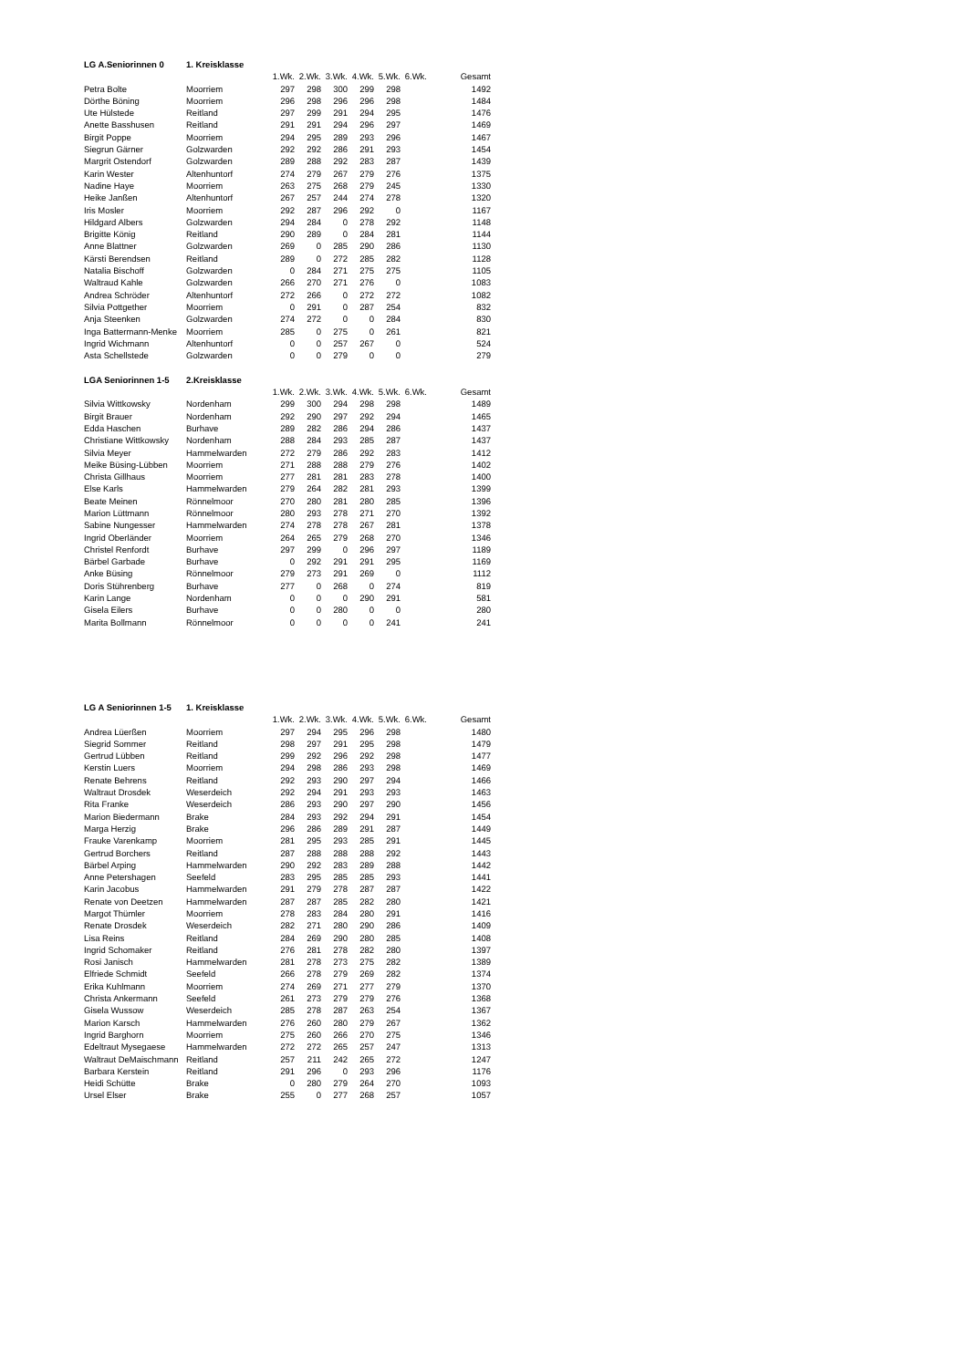| LG A.Seniorinnen 0 | 1. Kreisklasse | | | | | | | |
| | | 1.Wk. | 2.Wk. | 3.Wk. | 4.Wk. | 5.Wk. | 6.Wk. | Gesamt |
| Petra Bolte | Moorriem | 297 | 298 | 300 | 299 | 298 | | 1492 |
| Dörthe Böning | Moorriem | 296 | 298 | 296 | 296 | 298 | | 1484 |
| Ute Hülstede | Reitland | 297 | 299 | 291 | 294 | 295 | | 1476 |
| Anette Basshusen | Reitland | 291 | 291 | 294 | 296 | 297 | | 1469 |
| Birgit Poppe | Moorriem | 294 | 295 | 289 | 293 | 296 | | 1467 |
| Siegrun Gärner | Golzwarden | 292 | 292 | 286 | 291 | 293 | | 1454 |
| Margrit Ostendorf | Golzwarden | 289 | 288 | 292 | 283 | 287 | | 1439 |
| Karin Wester | Altenhuntorf | 274 | 279 | 267 | 279 | 276 | | 1375 |
| Nadine Haye | Moorriem | 263 | 275 | 268 | 279 | 245 | | 1330 |
| Heike Janßen | Altenhuntorf | 267 | 257 | 244 | 274 | 278 | | 1320 |
| Iris Mosler | Moorriem | 292 | 287 | 296 | 292 | 0 | | 1167 |
| Hildgard Albers | Golzwarden | 294 | 284 | 0 | 278 | 292 | | 1148 |
| Brigitte König | Reitland | 290 | 289 | 0 | 284 | 281 | | 1144 |
| Anne Blattner | Golzwarden | 269 | 0 | 285 | 290 | 286 | | 1130 |
| Kärsti Berendsen | Reitland | 289 | 0 | 272 | 285 | 282 | | 1128 |
| Natalia Bischoff | Golzwarden | 0 | 284 | 271 | 275 | 275 | | 1105 |
| Waltraud Kahle | Golzwarden | 266 | 270 | 271 | 276 | 0 | | 1083 |
| Andrea Schröder | Altenhuntorf | 272 | 266 | 0 | 272 | 272 | | 1082 |
| Silvia Pottgether | Moorriem | 0 | 291 | 0 | 287 | 254 | | 832 |
| Anja Steenken | Golzwarden | 274 | 272 | 0 | 0 | 284 | | 830 |
| Inga Battermann-Menke | Moorriem | 285 | 0 | 275 | 0 | 261 | | 821 |
| Ingrid Wichmann | Altenhuntorf | 0 | 0 | 257 | 267 | 0 | | 524 |
| Asta Schellstede | Golzwarden | 0 | 0 | 279 | 0 | 0 | | 279 |
| LGA Seniorinnen 1-5 | 2.Kreisklasse | | | | | | | |
| | | 1.Wk. | 2.Wk. | 3.Wk. | 4.Wk. | 5.Wk. | 6.Wk. | Gesamt |
| Silvia Wittkowsky | Nordenham | 299 | 300 | 294 | 298 | 298 | | 1489 |
| Birgit Brauer | Nordenham | 292 | 290 | 297 | 292 | 294 | | 1465 |
| Edda Haschen | Burhave | 289 | 282 | 286 | 294 | 286 | | 1437 |
| Christiane Wittkowsky | Nordenham | 288 | 284 | 293 | 285 | 287 | | 1437 |
| Silvia Meyer | Hammelwarden | 272 | 279 | 286 | 292 | 283 | | 1412 |
| Meike Büsing-Lübben | Moorriem | 271 | 288 | 288 | 279 | 276 | | 1402 |
| Christa Gillhaus | Moorriem | 277 | 281 | 281 | 283 | 278 | | 1400 |
| Else Karls | Hammelwarden | 279 | 264 | 282 | 281 | 293 | | 1399 |
| Beate Meinen | Rönnelmoor | 270 | 280 | 281 | 280 | 285 | | 1396 |
| Marion Lüttmann | Rönnelmoor | 280 | 293 | 278 | 271 | 270 | | 1392 |
| Sabine Nungesser | Hammelwarden | 274 | 278 | 278 | 267 | 281 | | 1378 |
| Ingrid Oberländer | Moorriem | 264 | 265 | 279 | 268 | 270 | | 1346 |
| Christel Renfordt | Burhave | 297 | 299 | 0 | 296 | 297 | | 1189 |
| Bärbel Garbade | Burhave | 0 | 292 | 291 | 291 | 295 | | 1169 |
| Anke Büsing | Rönnelmoor | 279 | 273 | 291 | 269 | 0 | | 1112 |
| Doris Stührenberg | Burhave | 277 | 0 | 268 | 0 | 274 | | 819 |
| Karin Lange | Nordenham | 0 | 0 | 0 | 290 | 291 | | 581 |
| Gisela Eilers | Burhave | 0 | 0 | 280 | 0 | 0 | | 280 |
| Marita Bollmann | Rönnelmoor | 0 | 0 | 0 | 0 | 241 | | 241 |
| LG A Seniorinnen 1-5 | 1. Kreisklasse | | | | | | | |
| | | 1.Wk. | 2.Wk. | 3.Wk. | 4.Wk. | 5.Wk. | 6.Wk. | Gesamt |
| Andrea Lüerßen | Moorriem | 297 | 294 | 295 | 296 | 298 | | 1480 |
| Siegrid Sommer | Reitland | 298 | 297 | 291 | 295 | 298 | | 1479 |
| Gertrud Lübben | Reitland | 299 | 292 | 296 | 292 | 298 | | 1477 |
| Kerstin Luers | Moorriem | 294 | 298 | 286 | 293 | 298 | | 1469 |
| Renate Behrens | Reitland | 292 | 293 | 290 | 297 | 294 | | 1466 |
| Waltraut Drosdek | Weserdeich | 292 | 294 | 291 | 293 | 293 | | 1463 |
| Rita Franke | Weserdeich | 286 | 293 | 290 | 297 | 290 | | 1456 |
| Marion Biedermann | Brake | 284 | 293 | 292 | 294 | 291 | | 1454 |
| Marga Herzig | Brake | 296 | 286 | 289 | 291 | 287 | | 1449 |
| Frauke Varenkamp | Moorriem | 281 | 295 | 293 | 285 | 291 | | 1445 |
| Gertrud Borchers | Reitland | 287 | 288 | 288 | 288 | 292 | | 1443 |
| Bärbel Arping | Hammelwarden | 290 | 292 | 283 | 289 | 288 | | 1442 |
| Anne Petershagen | Seefeld | 283 | 295 | 285 | 285 | 293 | | 1441 |
| Karin Jacobus | Hammelwarden | 291 | 279 | 278 | 287 | 287 | | 1422 |
| Renate von Deetzen | Hammelwarden | 287 | 287 | 285 | 282 | 280 | | 1421 |
| Margot Thümler | Moorriem | 278 | 283 | 284 | 280 | 291 | | 1416 |
| Renate Drosdek | Weserdeich | 282 | 271 | 280 | 290 | 286 | | 1409 |
| Lisa Reins | Reitland | 284 | 269 | 290 | 280 | 285 | | 1408 |
| Ingrid Schomaker | Reitland | 276 | 281 | 278 | 282 | 280 | | 1397 |
| Rosi Janisch | Hammelwarden | 281 | 278 | 273 | 275 | 282 | | 1389 |
| Elfriede Schmidt | Seefeld | 266 | 278 | 279 | 269 | 282 | | 1374 |
| Erika Kuhlmann | Moorriem | 274 | 269 | 271 | 277 | 279 | | 1370 |
| Christa Ankermann | Seefeld | 261 | 273 | 279 | 279 | 276 | | 1368 |
| Gisela Wussow | Weserdeich | 285 | 278 | 287 | 263 | 254 | | 1367 |
| Marion Karsch | Hammelwarden | 276 | 260 | 280 | 279 | 267 | | 1362 |
| Ingrid Barghorn | Moorriem | 275 | 260 | 266 | 270 | 275 | | 1346 |
| Edeltraut Mysegaese | Hammelwarden | 272 | 272 | 265 | 257 | 247 | | 1313 |
| Waltraut DeMaischmann | Reitland | 257 | 211 | 242 | 265 | 272 | | 1247 |
| Barbara Kerstein | Reitland | 291 | 296 | 0 | 293 | 296 | | 1176 |
| Heidi Schütte | Brake | 0 | 280 | 279 | 264 | 270 | | 1093 |
| Ursel Elser | Brake | 255 | 0 | 277 | 268 | 257 | | 1057 |